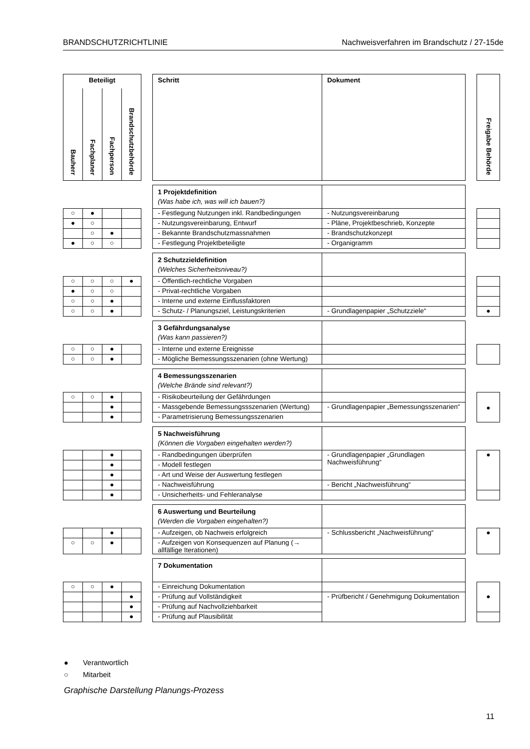BRANDSCHUTZRICHTLINIE Nachweisverfahren im Brandschutz / 27-15de
| Beteiligt | | | | | Schritt | Dokument | | Freigabe Behörde |
| Bauherr | Fachplaner | Fachperson | Brandschutzbehörde | | | | | |
| | | | | | 1 Projektdefinition (Was habe ich, was will ich bauen?) | | | |
| ○ | ● | | | | - Festlegung Nutzungen inkl. Randbedingungen | - Nutzungsvereinbarung | | |
| ● | ○ | | | | - Nutzungsvereinbarung, Entwurf | - Pläne, Projektbeschrieb, Konzepte | | |
| | ○ | ● | | | - Bekannte Brandschutzmassnahmen | - Brandschutzkonzept | | |
| ● | ○ | ○ | | | - Festlegung Projektbeteiligte | - Organigramm | | |
| | | | | | 2 Schutzzieldefinition (Welches Sicherheitsniveau?) | | | |
| ○ | ○ | ○ | ● | | - Öffentlich-rechtliche Vorgaben | | | |
| ● | ○ | ○ | | | - Privat-rechtliche Vorgaben | | | |
| ○ | ○ | ● | | | - Interne und externe Einflussfaktoren | | | |
| ○ | ○ | ● | | | - Schutz- / Planungsziel, Leistungskriterien | - Grundlagenpapier „Schutzziele“ | | ● |
| | | | | | 3 Gefährdungsanalyse (Was kann passieren?) | | | |
| ○ | ○ | ● | | | - Interne und externe Ereignisse | | | |
| ○ | ○ | ● | | | - Mögliche Bemessungsszenarien (ohne Wertung) | | | |
| | | | | | 4 Bemessungsszenarien (Welche Brände sind relevant?) | | | |
| ○ | ○ | ● | | | - Risikobeurteilung der Gefährdungen | | | ● |
| | | ● | | | - Massgebende Bemessungssszenarien (Wertung) | - Grundlagenpapier „Bemessungsszenarien“ | | |
| | | ● | | | - Parametrisierung Bemessungsszenarien | | | |
| | | | | | 5 Nachweisführung (Können die Vorgaben eingehalten werden?) | | | |
| | | ● | | | - Randbedingungen überprüfen | - Grundlagenpapier „Grundlagen Nachweisführung“ | | ● |
| | | ● | | | - Modell festlegen | | | |
| | | ● | | | - Art und Weise der Auswertung festlegen | | | |
| | | ● | | | - Nachweisführung | - Bericht „Nachweisführung“ | | |
| | | ● | | | - Unsicherheits- und Fehleranalyse | | | |
| | | | | | 6 Auswertung und Beurteilung (Werden die Vorgaben eingehalten?) | | | |
| | | ● | | | - Aufzeigen, ob Nachweis erfolgreich | - Schlussbericht „Nachweisführung“ | | ● |
| ○ | ○ | ● | | | - Aufzeigen von Konsequenzen auf Planung (→ allfällige Iterationen) | | | |
| | | | | | 7 Dokumentation | | | |
| ○ | ○ | ● | | | - Einreichung Dokumentation | | | ● |
| | | | ● | | - Prüfung auf Vollständigkeit | - Prüfbericht / Genehmigung Dokumentation | | |
| | | | ● | | - Prüfung auf Nachvollziehbarkeit | | | |
| | | | ● | | - Prüfung auf Plausibilität | | | |
● Verantwortlich
○ Mitarbeit
Graphische Darstellung Planungs-Prozess
11